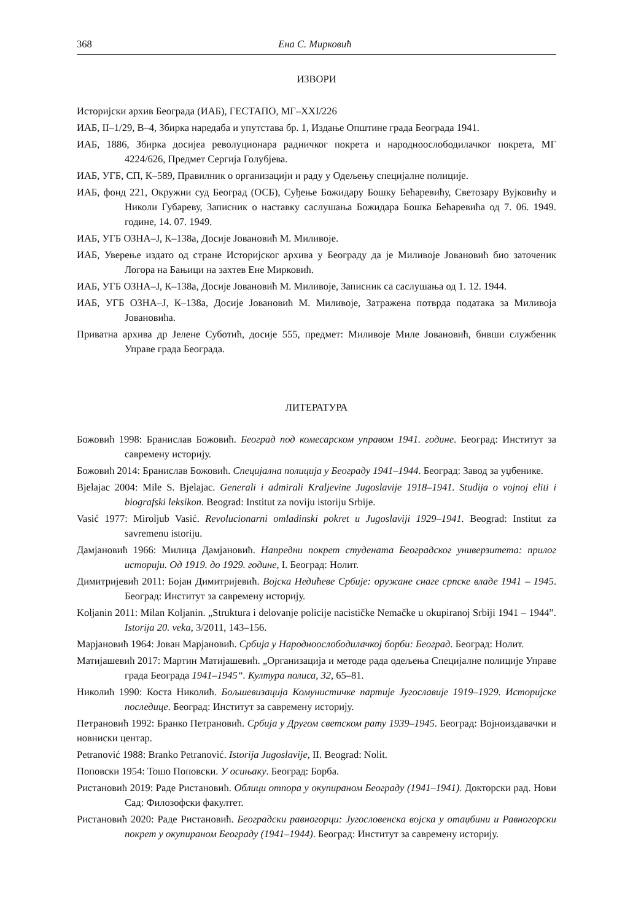368 Ена С. Мирковић
ИЗВОРИ
Историјски архив Београда (ИАБ), ГЕСТАПО, МГ–XXI/226
ИАБ, II–1/29, В–4, Збирка наредаба и упутстава бр. 1, Издање Општине града Београда 1941.
ИАБ, 1886, Збирка досијеа револуционара радничког покрета и народноослободилачког покрета, МГ 4224/626, Предмет Сергија Голубјева.
ИАБ, УГБ, СП, К–589, Правилник о организацији и раду у Одељењу специјалне полиције.
ИАБ, фонд 221, Окружни суд Београд (ОСБ), Суђење Божидару Бошку Бећаревићу, Светозару Вујковићу и Николи Губареву, Записник о наставку саслушања Божидара Бошка Бећаревића од 7. 06. 1949. године, 14. 07. 1949.
ИАБ, УГБ ОЗНА–Ј, К–138а, Досије Јовановић М. Миливоје.
ИАБ, Уверење издато од стране Историјског архива у Београду да је Миливоје Јовановић био заточеник Логора на Бањици на захтев Ене Мирковић.
ИАБ, УГБ ОЗНА–Ј, К–138а, Досије Јовановић М. Миливоје, Записник са саслушања од 1. 12. 1944.
ИАБ, УГБ ОЗНА–Ј, К–138а, Досије Јовановић М. Миливоје, Затражена потврда података за Миливоја Јовановића.
Приватна архива др Јелене Суботић, досије 555, предмет: Миливоје Миле Јовановић, бивши службеник Управе града Београда.
ЛИТЕРАТУРА
Божовић 1998: Бранислав Божовић. Београд под комесарском управом 1941. године. Београд: Институт за савремену историју.
Божовић 2014: Бранислав Божовић. Специјална полиција у Београду 1941–1944. Београд: Завод за уџбенике.
Bjelajac 2004: Mile S. Bjelajac. Generali i admirali Kraljevine Jugoslavije 1918–1941. Studija o vojnoj eliti i biografski leksikon. Beograd: Institut za noviju istoriju Srbije.
Vasić 1977: Miroljub Vasić. Revolucionarni omladinski pokret u Jugoslaviji 1929–1941. Beograd: Institut za savremenu istoriju.
Дамјановић 1966: Милица Дамјановић. Напредни покрет студената Београдског универзитета: прилог историји. Од 1919. до 1929. године, I. Београд: Нолит.
Димитријевић 2011: Бојан Димитријевић. Војска Недићеве Србије: оружане снаге српске владе 1941 – 1945. Београд: Институт за савремену историју.
Koljanin 2011: Milan Koljanin. „Struktura i delovanje policije nacističke Nemačke u okupiranoj Srbiji 1941 – 1944”. Istorija 20. veka, 3/2011, 143–156.
Марјановић 1964: Јован Марјановић. Србија у Народноослободилачкој борби: Београд. Београд: Нолит.
Матијашевић 2017: Мартин Матијашевић. „Организација и методе рада одељења Специјалне полиције Управе града Београда 1941–1945“. Култура полиса, 32, 65–81.
Николић 1990: Коста Николић. Бољшевизација Комунистичке партије Југославије 1919–1929. Историјске последице. Београд: Институт за савремену историју.
Петрановић 1992: Бранко Петрановић. Србија у Другом светском рату 1939–1945. Београд: Војноиздавачки и новниски центар.
Petranović 1988: Branko Petranović. Istorija Jugoslavije, II. Beograd: Nolit.
Поповски 1954: Тошо Поповски. У осињаку. Београд: Борба.
Ристановић 2019: Раде Ристановић. Облици отпора у окупираном Београду (1941–1941). Докторски рад. Нови Сад: Филозофски факултет.
Ристановић 2020: Раде Ристановић. Београдски равногорци: Југословенска војска у отаџбини и Равногорски покрет у окупираном Београду (1941–1944). Београд: Институт за савремену историју.